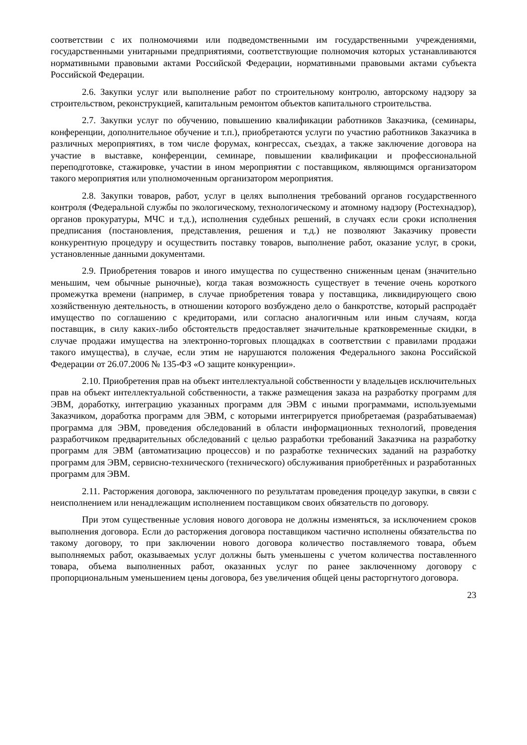соответствии с их полномочиями или подведомственными им государственными учреждениями, государственными унитарными предприятиями, соответствующие полномочия которых устанавливаются нормативными правовыми актами Российской Федерации, нормативными правовыми актами субъекта Российской Федерации.
2.6. Закупки услуг или выполнение работ по строительному контролю, авторскому надзору за строительством, реконструкцией, капитальным ремонтом объектов капитального строительства.
2.7. Закупки услуг по обучению, повышению квалификации работников Заказчика, (семинары, конференции, дополнительное обучение и т.п.), приобретаются услуги по участию работников Заказчика в различных мероприятиях, в том числе форумах, конгрессах, съездах, а также заключение договора на участие в выставке, конференции, семинаре, повышении квалификации и профессиональной переподготовке, стажировке, участии в ином мероприятии с поставщиком, являющимся организатором такого мероприятия или уполномоченным организатором мероприятия.
2.8. Закупки товаров, работ, услуг в целях выполнения требований органов государственного контроля (Федеральной службы по экологическому, технологическому и атомному надзору (Ростехнадзор), органов прокуратуры, МЧС и т.д.), исполнения судебных решений, в случаях если сроки исполнения предписания (постановления, представления, решения и т.д.) не позволяют Заказчику провести конкурентную процедуру и осуществить поставку товаров, выполнение работ, оказание услуг, в сроки, установленные данными документами.
2.9. Приобретения товаров и иного имущества по существенно сниженным ценам (значительно меньшим, чем обычные рыночные), когда такая возможность существует в течение очень короткого промежутка времени (например, в случае приобретения товара у поставщика, ликвидирующего свою хозяйственную деятельность, в отношении которого возбуждено дело о банкротстве, который распродаёт имущество по соглашению с кредиторами, или согласно аналогичным или иным случаям, когда поставщик, в силу каких-либо обстоятельств предоставляет значительные кратковременные скидки, в случае продажи имущества на электронно-торговых площадках в соответствии с правилами продажи такого имущества), в случае, если этим не нарушаются положения Федерального закона Российской Федерации от 26.07.2006 № 135-ФЗ «О защите конкуренции».
2.10. Приобретения прав на объект интеллектуальной собственности у владельцев исключительных прав на объект интеллектуальной собственности, а также размещения заказа на разработку программ для ЭВМ, доработку, интеграцию указанных программ для ЭВМ с иными программами, используемыми Заказчиком, доработка программ для ЭВМ, с которыми интегрируется приобретаемая (разрабатываемая) программа для ЭВМ, проведения обследований в области информационных технологий, проведения разработчиком предварительных обследований с целью разработки требований Заказчика на разработку программ для ЭВМ (автоматизацию процессов) и по разработке технических заданий на разработку программ для ЭВМ, сервисно-технического (технического) обслуживания приобретённых и разработанных программ для ЭВМ.
2.11. Расторжения договора, заключенного по результатам проведения процедур закупки, в связи с неисполнением или ненадлежащим исполнением поставщиком своих обязательств по договору.
При этом существенные условия нового договора не должны изменяться, за исключением сроков выполнения договора. Если до расторжения договора поставщиком частично исполнены обязательства по такому договору, то при заключении нового договора количество поставляемого товара, объем выполняемых работ, оказываемых услуг должны быть уменьшены с учетом количества поставленного товара, объема выполненных работ, оказанных услуг по ранее заключенному договору с пропорциональным уменьшением цены договора, без увеличения общей цены расторгнутого договора.
23